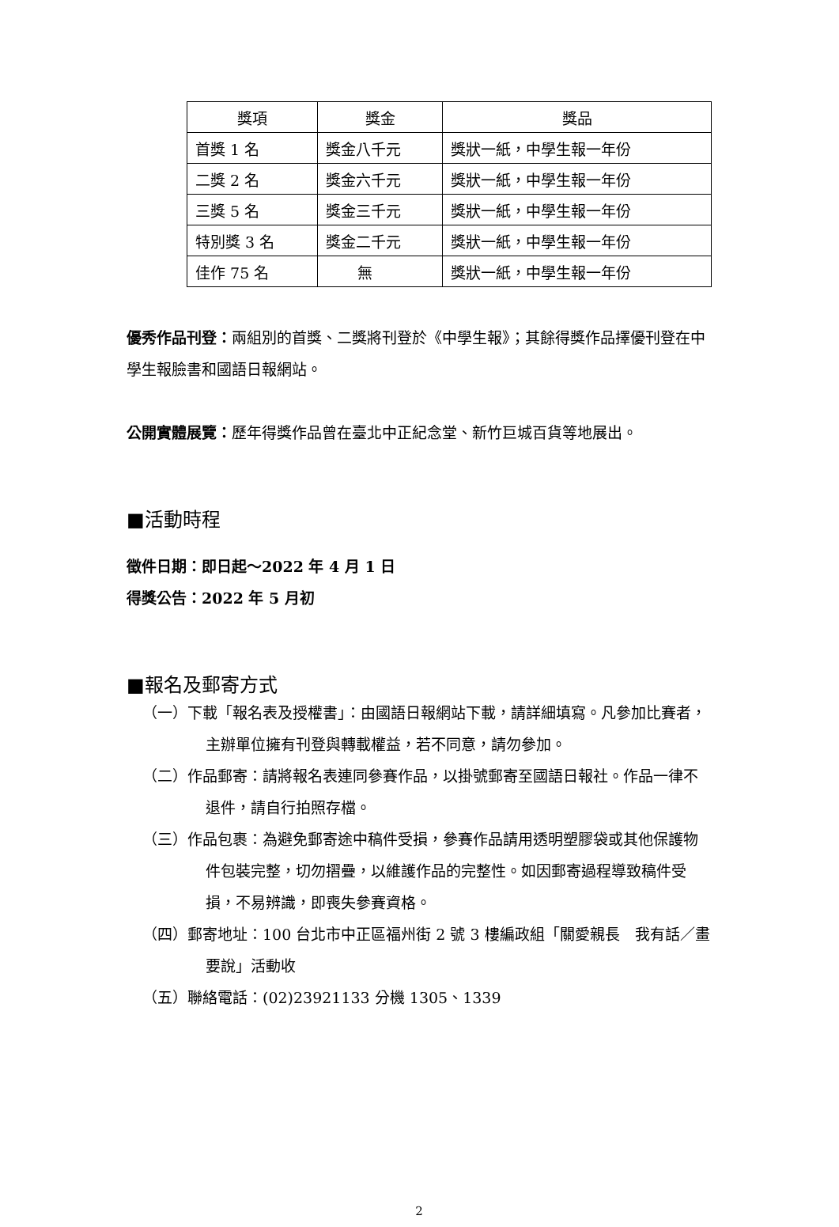| 獎項 | 獎金 | 獎品 |
| --- | --- | --- |
| 首獎 1 名 | 獎金八千元 | 獎狀一紙，中學生報一年份 |
| 二獎 2 名 | 獎金六千元 | 獎狀一紙，中學生報一年份 |
| 三獎 5 名 | 獎金三千元 | 獎狀一紙，中學生報一年份 |
| 特別獎 3 名 | 獎金二千元 | 獎狀一紙，中學生報一年份 |
| 佳作 75 名 | 無 | 獎狀一紙，中學生報一年份 |
優秀作品刊登：兩組別的首獎、二獎將刊登於《中學生報》；其餘得獎作品擇優刊登在中學生報臉書和國語日報網站。
公開實體展覽：歷年得獎作品曾在臺北中正紀念堂、新竹巨城百貨等地展出。
■活動時程
徵件日期：即日起～2022 年 4 月 1 日
得獎公告：2022 年 5 月初
■報名及郵寄方式
（一）下載「報名表及授權書」：由國語日報網站下載，請詳細填寫。凡參加比賽者，主辦單位擁有刊登與轉載權益，若不同意，請勿參加。
（二）作品郵寄：請將報名表連同參賽作品，以掛號郵寄至國語日報社。作品一律不退件，請自行拍照存檔。
（三）作品包裹：為避免郵寄途中稿件受損，參賽作品請用透明塑膠袋或其他保護物件包裝完整，切勿摺疊，以維護作品的完整性。如因郵寄過程導致稿件受損，不易辨識，即喪失參賽資格。
（四）郵寄地址：100 台北市中正區福州街 2 號 3 樓編政組「關愛親長　我有話／畫要說」活動收
（五）聯絡電話：(02)23921133 分機 1305、1339
2